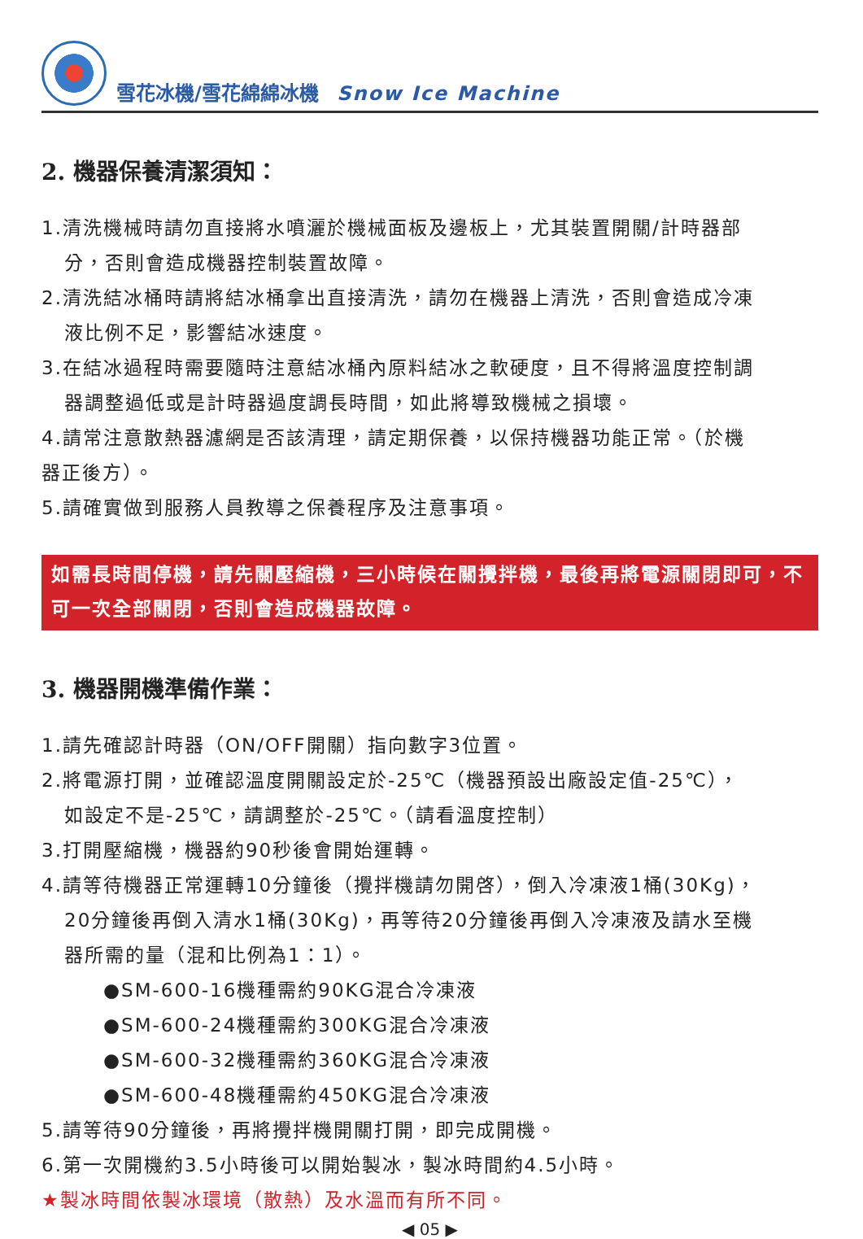雪花冰機/雪花綿綿冰機 Snow Ice Machine
2. 機器保養清潔須知：
1.清洗機械時請勿直接將水噴灑於機械面板及邊板上，尤其裝置開關/計時器部
分，否則會造成機器控制裝置故障。
2.清洗結冰桶時請將結冰桶拿出直接清洗，請勿在機器上清洗，否則會造成冷凍
液比例不足，影響結冰速度。
3.在結冰過程時需要隨時注意結冰桶內原料結冰之軟硬度，且不得將溫度控制調
器調整過低或是計時器過度調長時間，如此將導致機械之損壞。
4.請常注意散熱器濾網是否該清理，請定期保養，以保持機器功能正常。（於機
器正後方）。
5.請確實做到服務人員教導之保養程序及注意事項。
如需長時間停機，請先關壓縮機，三小時候在關攪拌機，最後再將電源關閉即可，不可一次全部關閉，否則會造成機器故障。
3. 機器開機準備作業：
1.請先確認計時器（ON/OFF開關）指向數字3位置。
2.將電源打開，並確認溫度開關設定於-25℃（機器預設出廠設定值-25℃），
如設定不是-25℃，請調整於-25℃。（請看溫度控制）
3.打開壓縮機，機器約90秒後會開始運轉。
4.請等待機器正常運轉10分鐘後（攪拌機請勿開啓），倒入冷凍液1桶(30Kg)，
20分鐘後再倒入清水1桶(30Kg)，再等待20分鐘後再倒入冷凍液及請水至機
器所需的量（混和比例為1：1）。
●SM-600-16機種需約90KG混合冷凍液
●SM-600-24機種需約300KG混合冷凍液
●SM-600-32機種需約360KG混合冷凍液
●SM-600-48機種需約450KG混合冷凍液
5.請等待90分鐘後，再將攪拌機開關打開，即完成開機。
6.第一次開機約3.5小時後可以開始製冰，製冰時間約4.5小時。
★製冰時間依製冰環境（散熱）及水溫而有所不同。
◀ 05 ▶